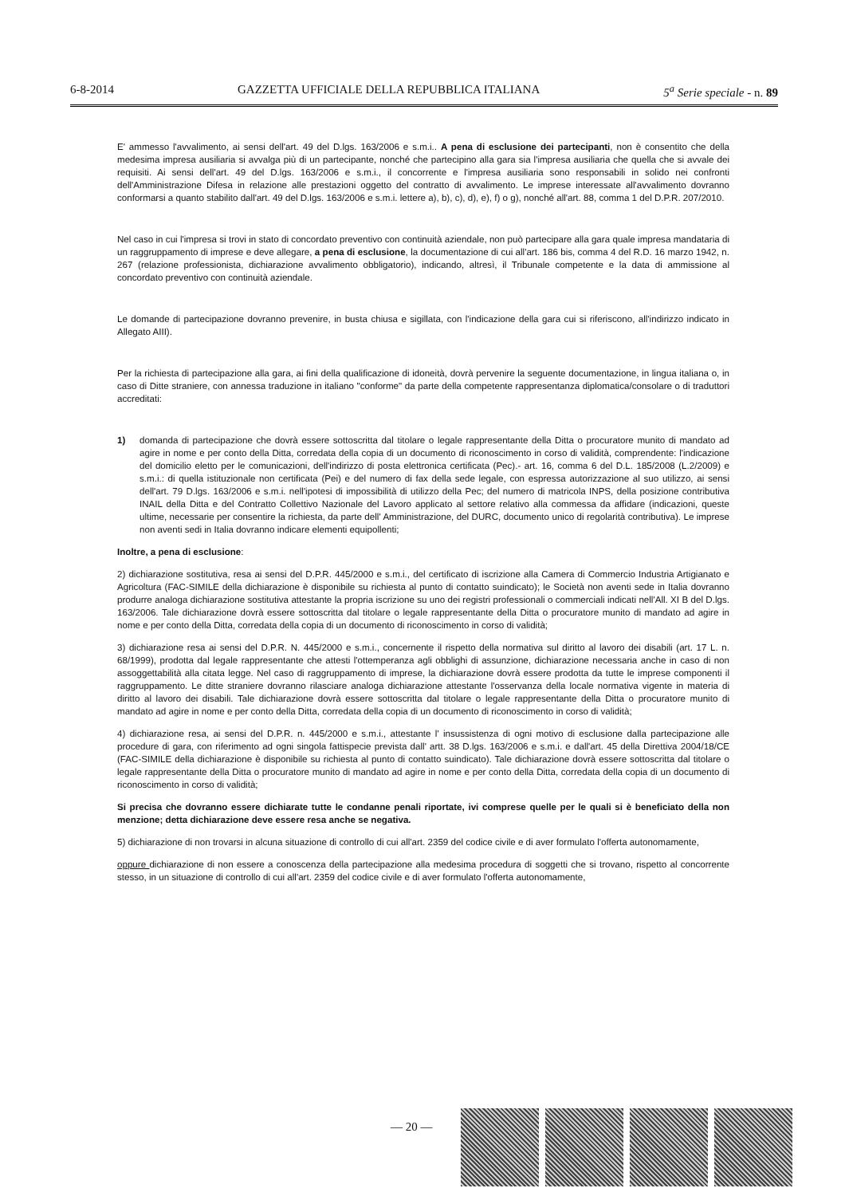6-8-2014 GAZZETTA UFFICIALE DELLA REPUBBLICA ITALIANA 5<sup>a</sup> Serie speciale - n. 89
E' ammesso l'avvalimento, ai sensi dell'art. 49 del D.lgs. 163/2006 e s.m.i.. A pena di esclusione dei partecipanti, non è consentito che della medesima impresa ausiliaria si avvalga più di un partecipante, nonché che partecipino alla gara sia l'impresa ausiliaria che quella che si avvale dei requisiti. Ai sensi dell'art. 49 del D.lgs. 163/2006 e s.m.i., il concorrente e l'impresa ausiliaria sono responsabili in solido nei confronti dell'Amministrazione Difesa in relazione alle prestazioni oggetto del contratto di avvalimento. Le imprese interessate all'avvalimento dovranno conformarsi a quanto stabilito dall'art. 49 del D.lgs. 163/2006 e s.m.i. lettere a), b), c), d), e), f) o g), nonché all'art. 88, comma 1 del D.P.R. 207/2010.
Nel caso in cui l'impresa si trovi in stato di concordato preventivo con continuità aziendale, non può partecipare alla gara quale impresa mandataria di un raggruppamento di imprese e deve allegare, a pena di esclusione, la documentazione di cui all'art. 186 bis, comma 4 del R.D. 16 marzo 1942, n. 267 (relazione professionista, dichiarazione avvalimento obbligatorio), indicando, altresì, il Tribunale competente e la data di ammissione al concordato preventivo con continuità aziendale.
Le domande di partecipazione dovranno prevenire, in busta chiusa e sigillata, con l'indicazione della gara cui si riferiscono, all'indirizzo indicato in Allegato AIII).
Per la richiesta di partecipazione alla gara, ai fini della qualificazione di idoneità, dovrà pervenire la seguente documentazione, in lingua italiana o, in caso di Ditte straniere, con annessa traduzione in italiano "conforme" da parte della competente rappresentanza diplomatica/consolare o di traduttori accreditati:
1) domanda di partecipazione che dovrà essere sottoscritta dal titolare o legale rappresentante della Ditta o procuratore munito di mandato ad agire in nome e per conto della Ditta, corredata della copia di un documento di riconoscimento in corso di validità, comprendente: l'indicazione del domicilio eletto per le comunicazioni, dell'indirizzo di posta elettronica certificata (Pec).- art. 16, comma 6 del D.L. 185/2008 (L.2/2009) e s.m.i.: di quella istituzionale non certificata (Pei) e del numero di fax della sede legale, con espressa autorizzazione al suo utilizzo, ai sensi dell'art. 79 D.lgs. 163/2006 e s.m.i. nell'ipotesi di impossibilità di utilizzo della Pec; del numero di matricola INPS, della posizione contributiva INAIL della Ditta e del Contratto Collettivo Nazionale del Lavoro applicato al settore relativo alla commessa da affidare (indicazioni, queste ultime, necessarie per consentire la richiesta, da parte dell' Amministrazione, del DURC, documento unico di regolarità contributiva). Le imprese non aventi sedi in Italia dovranno indicare elementi equipollenti;
Inoltre, a pena di esclusione:
2) dichiarazione sostitutiva, resa ai sensi del D.P.R. 445/2000 e s.m.i., del certificato di iscrizione alla Camera di Commercio Industria Artigianato e Agricoltura (FAC-SIMILE della dichiarazione è disponibile su richiesta al punto di contatto suindicato); le Società non aventi sede in Italia dovranno produrre analoga dichiarazione sostitutiva attestante la propria iscrizione su uno dei registri professionali o commerciali indicati nell'All. XI B del D.lgs. 163/2006. Tale dichiarazione dovrà essere sottoscritta dal titolare o legale rappresentante della Ditta o procuratore munito di mandato ad agire in nome e per conto della Ditta, corredata della copia di un documento di riconoscimento in corso di validità;
3) dichiarazione resa ai sensi del D.P.R. N. 445/2000 e s.m.i., concernente il rispetto della normativa sul diritto al lavoro dei disabili (art. 17 L. n. 68/1999), prodotta dal legale rappresentante che attesti l'ottemperanza agli obblighi di assunzione, dichiarazione necessaria anche in caso di non assoggettabilità alla citata legge. Nel caso di raggruppamento di imprese, la dichiarazione dovrà essere prodotta da tutte le imprese componenti il raggruppamento. Le ditte straniere dovranno rilasciare analoga dichiarazione attestante l'osservanza della locale normativa vigente in materia di diritto al lavoro dei disabili. Tale dichiarazione dovrà essere sottoscritta dal titolare o legale rappresentante della Ditta o procuratore munito di mandato ad agire in nome e per conto della Ditta, corredata della copia di un documento di riconoscimento in corso di validità;
4) dichiarazione resa, ai sensi del D.P.R. n. 445/2000 e s.m.i., attestante l' insussistenza di ogni motivo di esclusione dalla partecipazione alle procedure di gara, con riferimento ad ogni singola fattispecie prevista dall' artt. 38 D.lgs. 163/2006 e s.m.i. e dall'art. 45 della Direttiva 2004/18/CE (FAC-SIMILE della dichiarazione è disponibile su richiesta al punto di contatto suindicato). Tale dichiarazione dovrà essere sottoscritta dal titolare o legale rappresentante della Ditta o procuratore munito di mandato ad agire in nome e per conto della Ditta, corredata della copia di un documento di riconoscimento in corso di validità;
Si precisa che dovranno essere dichiarate tutte le condanne penali riportate, ivi comprese quelle per le quali si è beneficiato della non menzione; detta dichiarazione deve essere resa anche se negativa.
5) dichiarazione di non trovarsi in alcuna situazione di controllo di cui all'art. 2359 del codice civile e di aver formulato l'offerta autonomamente,
oppure dichiarazione di non essere a conoscenza della partecipazione alla medesima procedura di soggetti che si trovano, rispetto al concorrente stesso, in un situazione di controllo di cui all'art. 2359 del codice civile e di aver formulato l'offerta autonomamente,
— 20 —